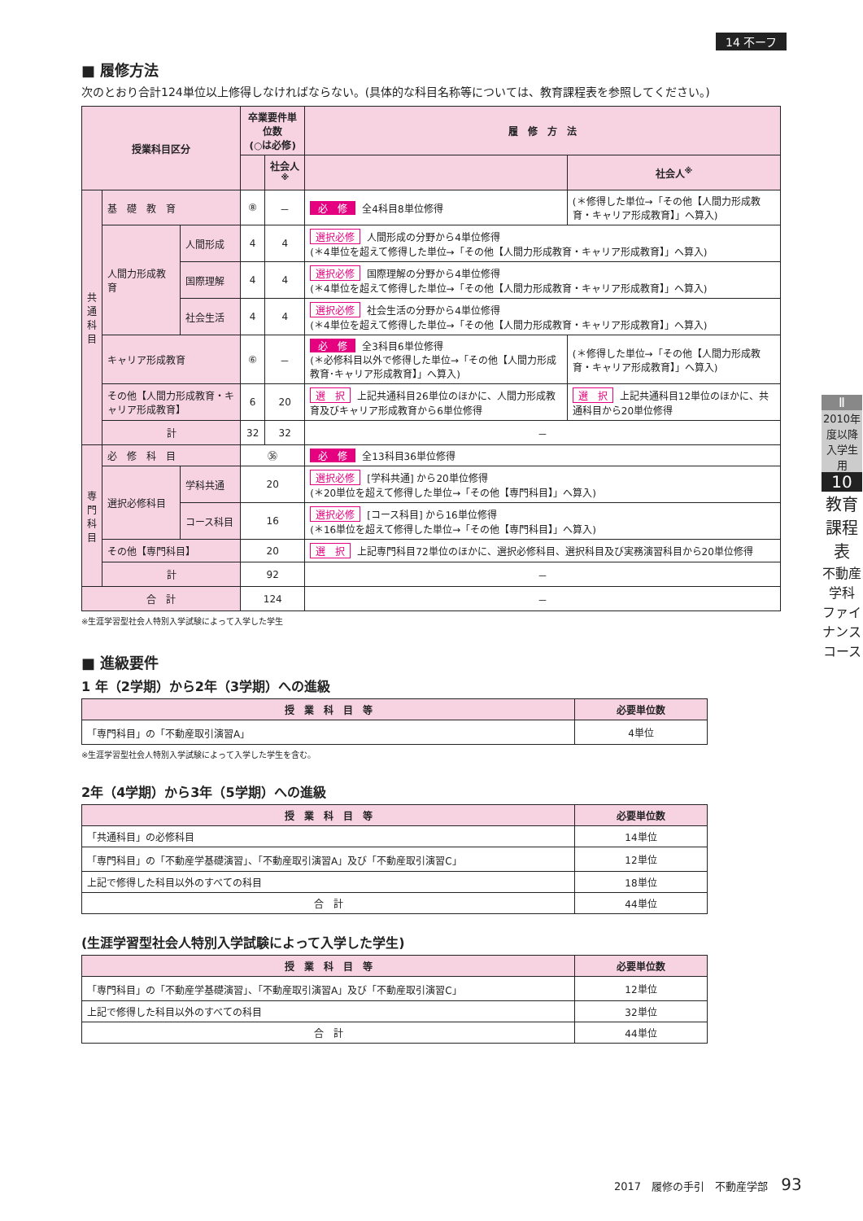14 不ーフ
■ 履修方法
次のとおり合計124単位以上修得しなければならない。(具体的な科目名称等については、教育課程表を参照してください。)
| 授業科目区分 | | | 卒業要件単位数 (○は必修) | | 履 修 方 法 | |
| --- | --- | --- | --- | --- | --- | --- |
| | | | | 社会人<sup>※</sup> | | 社会人<sup>※</sup> |
| 共 通 科 目 | 基 礎 教 育 | | ⑧ | － | 必 修 全4科目8単位修得 | (＊修得した単位→「その他【人間力形成教育・キャリア形成教育】」へ算入) |
| | 人間力形成教育 | 人間形成 | 4 | 4 | 選択必修 人間形成の分野から4単位修得 (＊4単位を超えて修得した単位→「その他【人間力形成教育・キャリア形成教育】」へ算入) | |
| | | 国際理解 | 4 | 4 | 選択必修 国際理解の分野から4単位修得 (＊4単位を超えて修得した単位→「その他【人間力形成教育・キャリア形成教育】」へ算入) | |
| | | 社会生活 | 4 | 4 | 選択必修 社会生活の分野から4単位修得 (＊4単位を超えて修得した単位→「その他【人間力形成教育・キャリア形成教育】」へ算入) | |
| | キャリア形成教育 | | ⑥ | － | 必 修 全3科目6単位修得 (＊必修科目以外で修得した単位→「その他【人間力形成教育･キャリア形成教育】」へ算入) | (＊修得した単位→「その他【人間力形成教育・キャリア形成教育】」へ算入) |
| | その他【人間力形成教育・キャリア形成教育】 | | 6 | 20 | 選 択 上記共通科目26単位のほかに、人間力形成教育及びキャリア形成教育から6単位修得 | 選 択 上記共通科目12単位のほかに、共通科目から20単位修得 |
| | 計 | | 32 | 32 | － | |
| 専 門 科 目 | 必 修 科 目 | | ㊱ | | 必 修 全13科目36単位修得 | |
| | 選択必修科目 | 学科共通 | 20 | | 選択必修 [学科共通] から20単位修得 (＊20単位を超えて修得した単位→「その他【専門科目】」へ算入) | |
| | | コース科目 | 16 | | 選択必修 [コース科目] から16単位修得 (＊16単位を超えて修得した単位→「その他【専門科目】」へ算入) | |
| | その他【専門科目】 | | 20 | | 選 択 上記専門科目72単位のほかに、選択必修科目、選択科目及び実務演習科目から20単位修得 | |
| | 計 | | 92 | | － | |
| 合 計 | | | 124 | | － | |
※生涯学習型社会人特別入学試験によって入学した学生
■ 進級要件
1 年（2学期）から2年（3学期）への進級
| 授 業 科 目 等 | 必要単位数 |
| --- | --- |
| 「専門科目」の「不動産取引演習A」 | 4単位 |
※生涯学習型社会人特別入学試験によって入学した学生を含む。
2年（4学期）から3年（5学期）への進級
| 授 業 科 目 等 | 必要単位数 |
| --- | --- |
| 「共通科目」の必修科目 | 14単位 |
| 「専門科目」の「不動産学基礎演習」、「不動産取引演習A」及び「不動産取引演習C」 | 12単位 |
| 上記で修得した科目以外のすべての科目 | 18単位 |
| 合 計 | 44単位 |
(生涯学習型社会人特別入学試験によって入学した学生)
| 授 業 科 目 等 | 必要単位数 |
| --- | --- |
| 「専門科目」の「不動産学基礎演習」、「不動産取引演習A」及び「不動産取引演習C」 | 12単位 |
| 上記で修得した科目以外のすべての科目 | 32単位 |
| 合 計 | 44単位 |
Ⅱ
2010年度以降入学生用
10
教育課程表
不動産学科 ファイナンスコース
2017　履修の手引　不動産学部 93